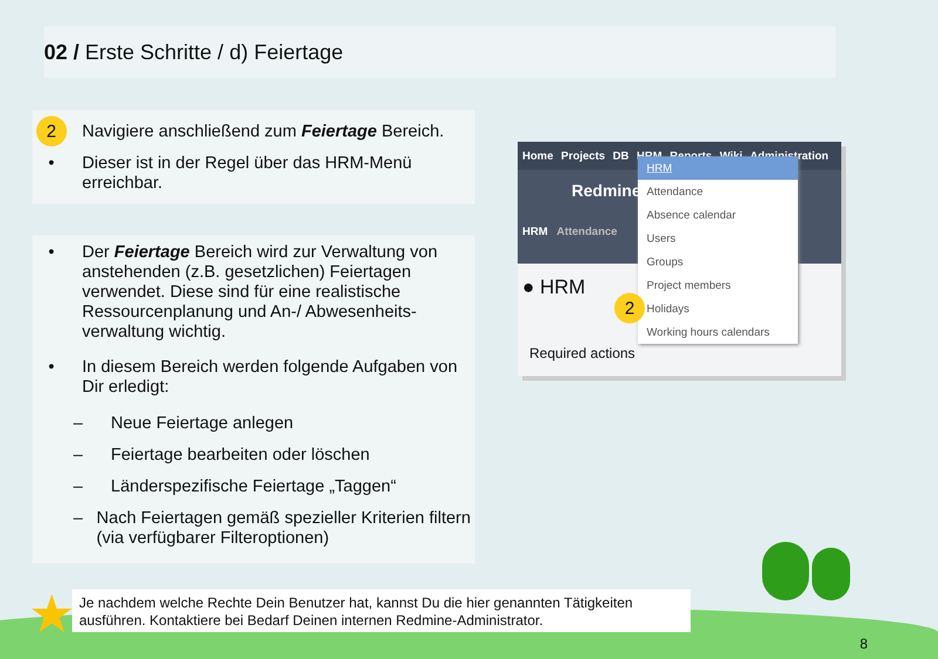02 / Erste Schritte / d) Feiertage
2
Navigiere anschließend zum Feiertage Bereich.
• Dieser ist in der Regel über das HRM-Menü erreichbar.
• Der Feiertage Bereich wird zur Verwaltung von anstehenden (z.B. gesetzlichen) Feiertagen verwendet. Diese sind für eine realistische Ressourcenplanung und An-/ Abwesenheits-verwaltung wichtig.
• In diesem Bereich werden folgende Aufgaben von Dir erledigt:
– Neue Feiertage anlegen
– Feiertage bearbeiten oder löschen
– Länderspezifische Feiertage „Taggen“
– Nach Feiertagen gemäß spezieller Kriterien filtern (via verfügbarer Filteroptionen)
Home Projects DB HRM Reports Wiki Administration
Redmine
HRM Attendance
● HRM
Required actions
HRM
Attendance
Absence calendar
Users
Groups
Project members
Holidays
Working hours calendars
2
★
Je nachdem welche Rechte Dein Benutzer hat, kannst Du die hier genannten Tätigkeiten ausführen. Kontaktiere bei Bedarf Deinen internen Redmine-Administrator.
8